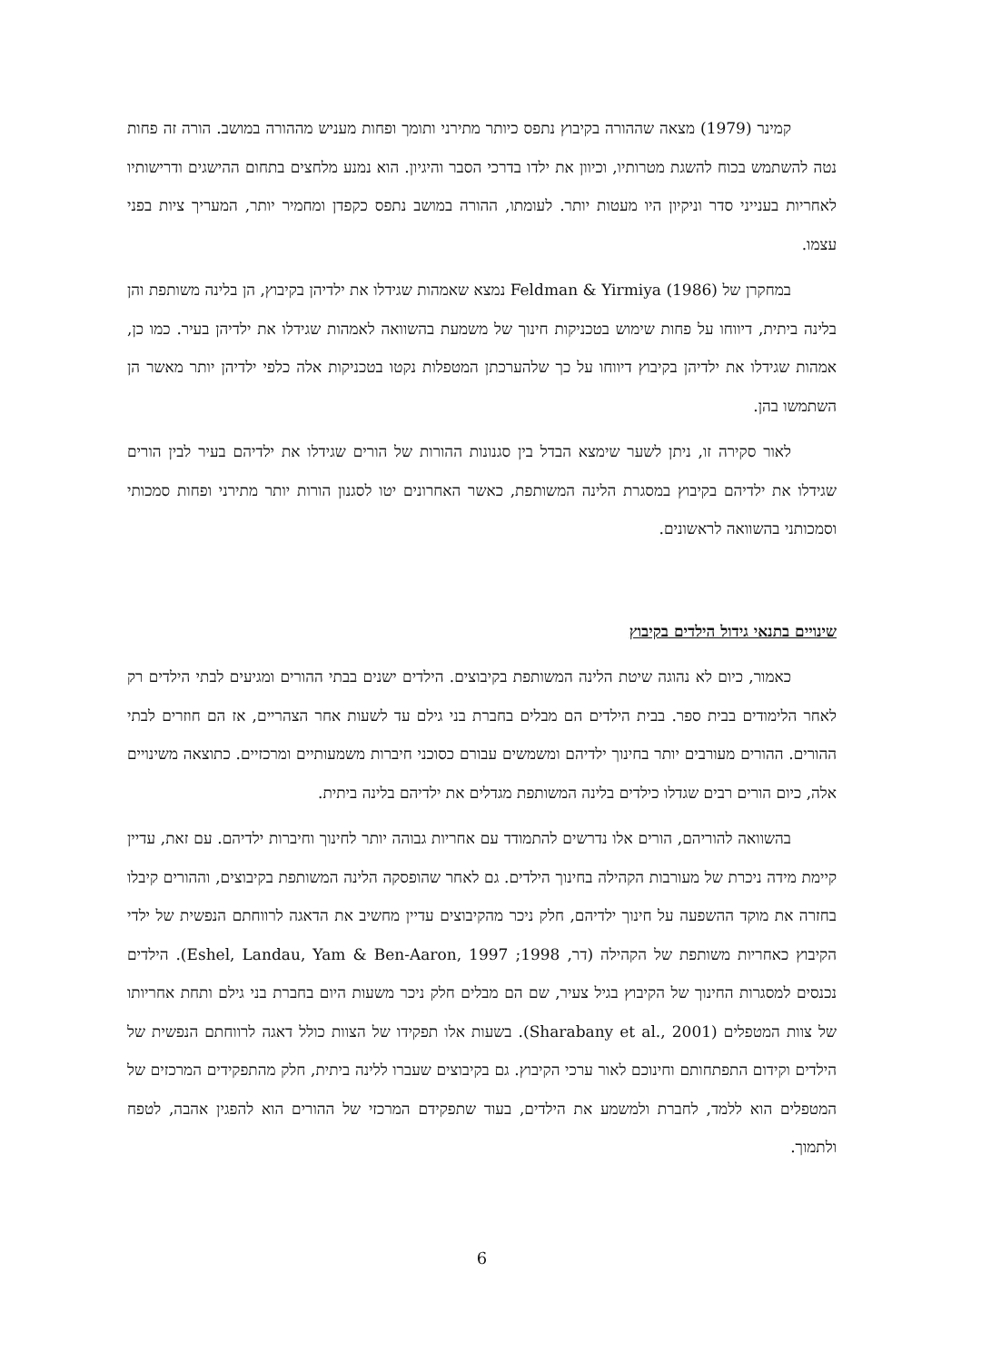קמינר (1979) מצאה שההורה בקיבוץ נתפס כיותר מתירני ותומך ופחות מעניש מההורה במושב. הורה זה פחות נטה להשתמש בכוח להשגת מטרותיו, וכיוון את ילדו בדרכי הסבר והיגיון. הוא נמנע מלחצים בתחום ההישגים ודרישותיו לאחריות בענייני סדר וניקיון היו מעטות יותר. לעומתו, ההורה במושב נתפס כקפדן ומחמיר יותר, המעריך ציות בפני עצמו.
במחקרן של Feldman & Yirmiya (1986) נמצא שאמהות שגידלו את ילדיהן בקיבוץ, הן בלינה משותפת והן בלינה ביתית, דיווחו על פחות שימוש בטכניקות חינוך של משמעת בהשוואה לאמהות שגידלו את ילדיהן בעיר. כמו כן, אמהות שגידלו את ילדיהן בקיבוץ דיווחו על כך שלהערכתן המטפלות נקטו בטכניקות אלה כלפי ילדיהן יותר מאשר הן השתמשו בהן.
לאור סקירה זו, ניתן לשער שימצא הבדל בין סגנונות ההורות של הורים שגידלו את ילדיהם בעיר לבין הורים שגידלו את ילדיהם בקיבוץ במסגרת הלינה המשותפת, כאשר האחרונים יטו לסגנון הורות יותר מתירני ופחות סמכותי וסמכותני בהשוואה לראשונים.
שינויים בתנאי גידול הילדים בקיבוץ
כאמור, כיום לא נהוגה שיטת הלינה המשותפת בקיבוצים. הילדים ישנים בבתי ההורים ומגיעים לבתי הילדים רק לאחר הלימודים בבית ספר. בבית הילדים הם מבלים בחברת בני גילם עד לשעות אחר הצהריים, אז הם חוזרים לבתי ההורים. ההורים מעורבים יותר בחינוך ילדיהם ומשמשים עבורם כסוכני חיברות משמעותיים ומרכזיים. כתוצאה משינויים אלה, כיום הורים רבים שגדלו כילדים בלינה המשותפת מגדלים את ילדיהם בלינה ביתית.
בהשוואה להוריהם, הורים אלו נדרשים להתמודד עם אחריות גבוהה יותר לחינוך וחיברות ילדיהם. עם זאת, עדיין קיימת מידה ניכרת של מעורבות הקהילה בחינוך הילדים. גם לאחר שהופסקה הלינה המשותפת בקיבוצים, וההורים קיבלו בחזרה את מוקד ההשפעה על חינוך ילדיהם, חלק ניכר מהקיבוצים עדיין מחשיב את הדאגה לרווחתם הנפשית של ילדי הקיבוץ כאחריות משותפת של הקהילה (דר, 1998; Eshel, Landau, Yam & Ben-Aaron, 1997). הילדים נכנסים למסגרות החינוך של הקיבוץ בגיל צעיר, שם הם מבלים חלק ניכר משעות היום בחברת בני גילם ותחת אחריותו של צוות המטפלים (Sharabany et al., 2001). בשעות אלו תפקידו של הצוות כולל דאגה לרווחתם הנפשית של הילדים וקידום התפתחותם וחינוכם לאור ערכי הקיבוץ. גם בקיבוצים שעברו ללינה ביתית, חלק מהתפקידים המרכזים של המטפלים הוא ללמד, לחברת ולמשמע את הילדים, בעוד שתפקידם המרכזי של ההורים הוא להפגין אהבה, לטפח ולתמוך.
6